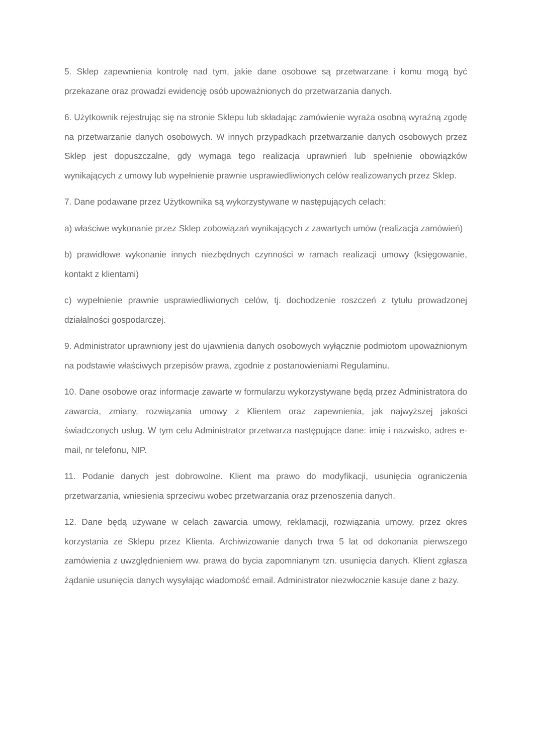5. Sklep zapewnienia kontrolę nad tym, jakie dane osobowe są przetwarzane i komu mogą być przekazane oraz prowadzi ewidencję osób upoważnionych do przetwarzania danych.
6. Użytkownik rejestrując się na stronie Sklepu lub składając zamówienie wyraża osobną wyraźną zgodę na przetwarzanie danych osobowych. W innych przypadkach przetwarzanie danych osobowych przez Sklep jest dopuszczalne, gdy wymaga tego realizacja uprawnień lub spełnienie obowiązków wynikających z umowy lub wypełnienie prawnie usprawiedliwionych celów realizowanych przez Sklep.
7. Dane podawane przez Użytkownika są wykorzystywane w następujących celach:
a) właściwe wykonanie przez Sklep zobowiązań wynikających z zawartych umów (realizacja zamówień)
b) prawidłowe wykonanie innych niezbędnych czynności w ramach realizacji umowy (księgowanie, kontakt z klientami)
c) wypełnienie prawnie usprawiedliwionych celów, tj. dochodzenie roszczeń z tytułu prowadzonej działalności gospodarczej.
9. Administrator uprawniony jest do ujawnienia danych osobowych wyłącznie podmiotom upoważnionym na podstawie właściwych przepisów prawa, zgodnie z postanowieniami Regulaminu.
10. Dane osobowe oraz informacje zawarte w formularzu wykorzystywane będą przez Administratora do zawarcia, zmiany, rozwiązania umowy z Klientem oraz zapewnienia, jak najwyższej jakości świadczonych usług. W tym celu Administrator przetwarza następujące dane: imię i nazwisko, adres e-mail, nr telefonu, NIP.
11. Podanie danych jest dobrowolne. Klient ma prawo do modyfikacji, usunięcia ograniczenia przetwarzania, wniesienia sprzeciwu wobec przetwarzania oraz przenoszenia danych.
12. Dane będą używane w celach zawarcia umowy, reklamacji, rozwiązania umowy, przez okres korzystania ze Sklepu przez Klienta. Archiwizowanie danych trwa 5 lat od dokonania pierwszego zamówienia z uwzględnieniem ww. prawa do bycia zapomnianym tzn. usunięcia danych. Klient zgłasza żądanie usunięcia danych wysyłając wiadomość email. Administrator niezwłocznie kasuje dane z bazy.